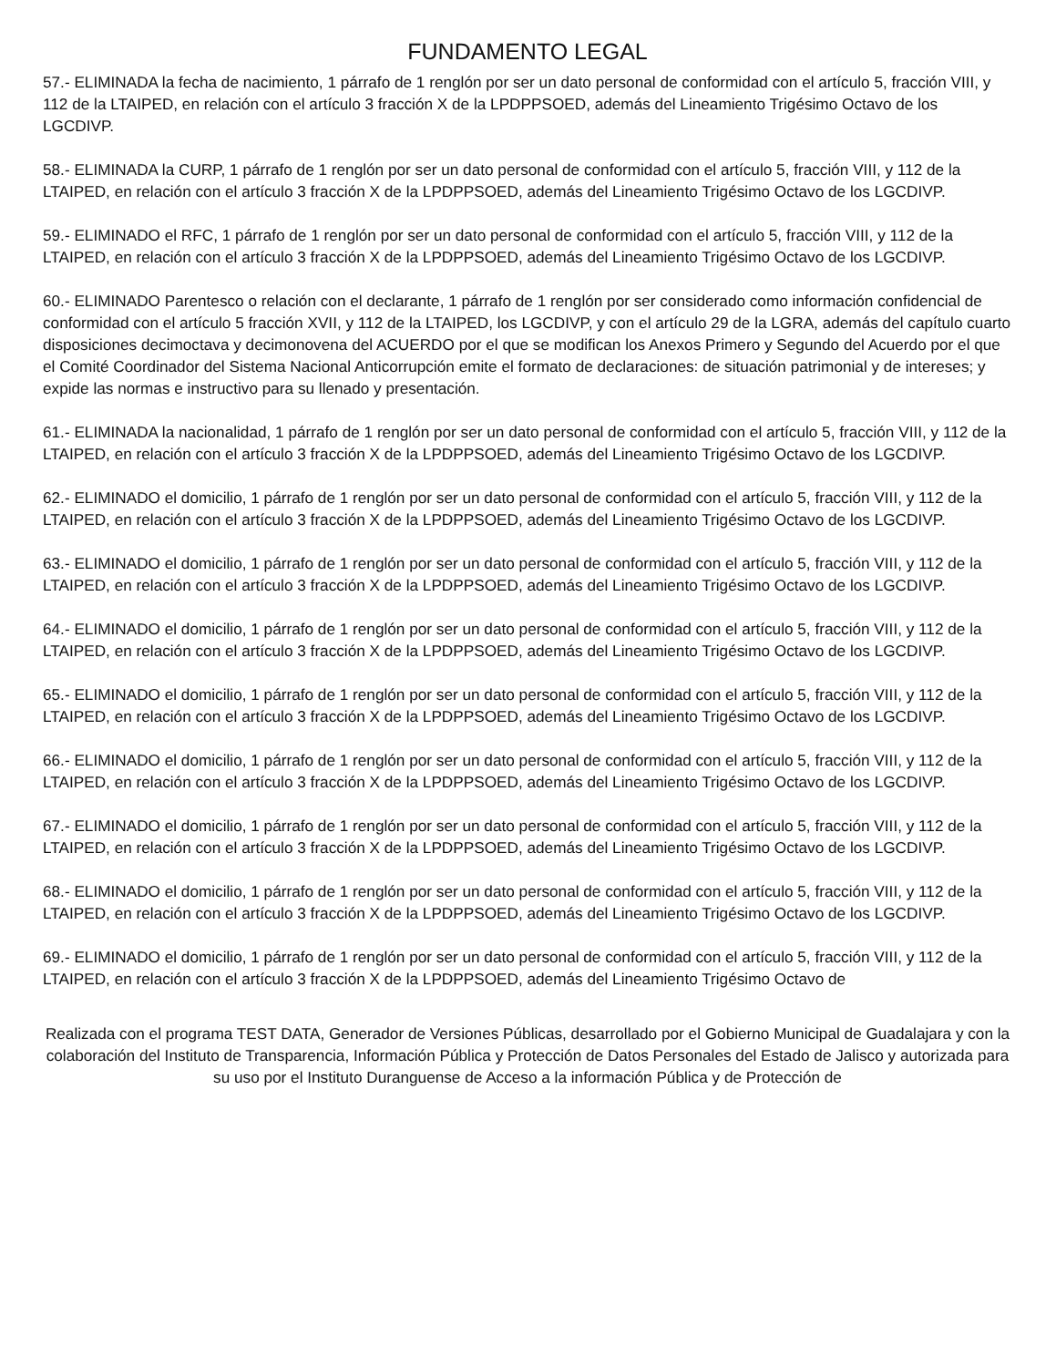FUNDAMENTO LEGAL
57.- ELIMINADA la fecha de nacimiento, 1 párrafo de 1 renglón por ser un dato personal de conformidad con el artículo 5, fracción VIII, y 112 de la LTAIPED, en relación con el artículo 3 fracción X de la LPDPPSOED, además del Lineamiento Trigésimo Octavo de los LGCDIVP.
58.- ELIMINADA la CURP, 1 párrafo de 1 renglón por ser un dato personal de conformidad con el artículo 5, fracción VIII, y 112 de la LTAIPED, en relación con el artículo 3 fracción X de la LPDPPSOED, además del Lineamiento Trigésimo Octavo de los LGCDIVP.
59.- ELIMINADO el RFC, 1 párrafo de 1 renglón por ser un dato personal de conformidad con el artículo 5, fracción VIII, y 112 de la LTAIPED, en relación con el artículo 3 fracción X de la LPDPPSOED, además del Lineamiento Trigésimo Octavo de los LGCDIVP.
60.- ELIMINADO Parentesco o relación con el declarante, 1 párrafo de 1 renglón por ser considerado como información confidencial de conformidad con el artículo 5 fracción XVII, y 112 de la LTAIPED, los LGCDIVP, y con el artículo 29 de la LGRA, además del capítulo cuarto disposiciones decimoctava y decimonovena del ACUERDO por el que se modifican los Anexos Primero y Segundo del Acuerdo por el que el Comité Coordinador del Sistema Nacional Anticorrupción emite el formato de declaraciones: de situación patrimonial y de intereses; y expide las normas e instructivo para su llenado y presentación.
61.- ELIMINADA la nacionalidad, 1 párrafo de 1 renglón por ser un dato personal de conformidad con el artículo 5, fracción VIII, y 112 de la LTAIPED, en relación con el artículo 3 fracción X de la LPDPPSOED, además del Lineamiento Trigésimo Octavo de los LGCDIVP.
62.- ELIMINADO el domicilio, 1 párrafo de 1 renglón por ser un dato personal de conformidad con el artículo 5, fracción VIII, y 112 de la LTAIPED, en relación con el artículo 3 fracción X de la LPDPPSOED, además del Lineamiento Trigésimo Octavo de los LGCDIVP.
63.- ELIMINADO el domicilio, 1 párrafo de 1 renglón por ser un dato personal de conformidad con el artículo 5, fracción VIII, y 112 de la LTAIPED, en relación con el artículo 3 fracción X de la LPDPPSOED, además del Lineamiento Trigésimo Octavo de los LGCDIVP.
64.- ELIMINADO el domicilio, 1 párrafo de 1 renglón por ser un dato personal de conformidad con el artículo 5, fracción VIII, y 112 de la LTAIPED, en relación con el artículo 3 fracción X de la LPDPPSOED, además del Lineamiento Trigésimo Octavo de los LGCDIVP.
65.- ELIMINADO el domicilio, 1 párrafo de 1 renglón por ser un dato personal de conformidad con el artículo 5, fracción VIII, y 112 de la LTAIPED, en relación con el artículo 3 fracción X de la LPDPPSOED, además del Lineamiento Trigésimo Octavo de los LGCDIVP.
66.- ELIMINADO el domicilio, 1 párrafo de 1 renglón por ser un dato personal de conformidad con el artículo 5, fracción VIII, y 112 de la LTAIPED, en relación con el artículo 3 fracción X de la LPDPPSOED, además del Lineamiento Trigésimo Octavo de los LGCDIVP.
67.- ELIMINADO el domicilio, 1 párrafo de 1 renglón por ser un dato personal de conformidad con el artículo 5, fracción VIII, y 112 de la LTAIPED, en relación con el artículo 3 fracción X de la LPDPPSOED, además del Lineamiento Trigésimo Octavo de los LGCDIVP.
68.- ELIMINADO el domicilio, 1 párrafo de 1 renglón por ser un dato personal de conformidad con el artículo 5, fracción VIII, y 112 de la LTAIPED, en relación con el artículo 3 fracción X de la LPDPPSOED, además del Lineamiento Trigésimo Octavo de los LGCDIVP.
69.- ELIMINADO el domicilio, 1 párrafo de 1 renglón por ser un dato personal de conformidad con el artículo 5, fracción VIII, y 112 de la LTAIPED, en relación con el artículo 3 fracción X de la LPDPPSOED, además del Lineamiento Trigésimo Octavo de
Realizada con el programa TEST DATA, Generador de Versiones Públicas, desarrollado por el Gobierno Municipal de Guadalajara y con la colaboración del Instituto de Transparencia, Información Pública y Protección de Datos Personales del Estado de Jalisco y autorizada para su uso por el Instituto Duranguense de Acceso a la información Pública y de Protección de